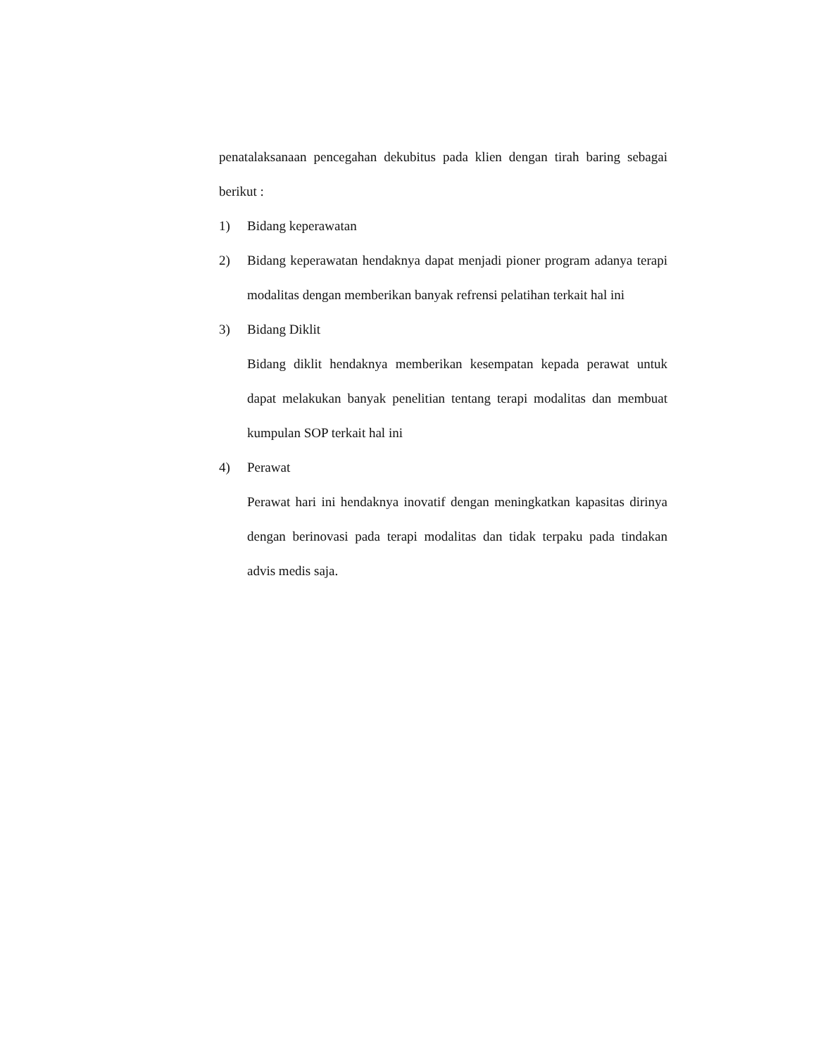penatalaksanaan pencegahan dekubitus pada klien dengan tirah baring sebagai berikut :
1) Bidang keperawatan
2) Bidang keperawatan hendaknya dapat menjadi pioner program adanya terapi modalitas dengan memberikan banyak refrensi pelatihan terkait hal ini
3) Bidang Diklit
Bidang diklit hendaknya memberikan kesempatan kepada perawat untuk dapat melakukan banyak penelitian tentang terapi modalitas dan membuat kumpulan SOP terkait hal ini
4) Perawat
Perawat hari ini hendaknya inovatif dengan meningkatkan kapasitas dirinya dengan berinovasi pada terapi modalitas dan tidak terpaku pada tindakan advis medis saja.